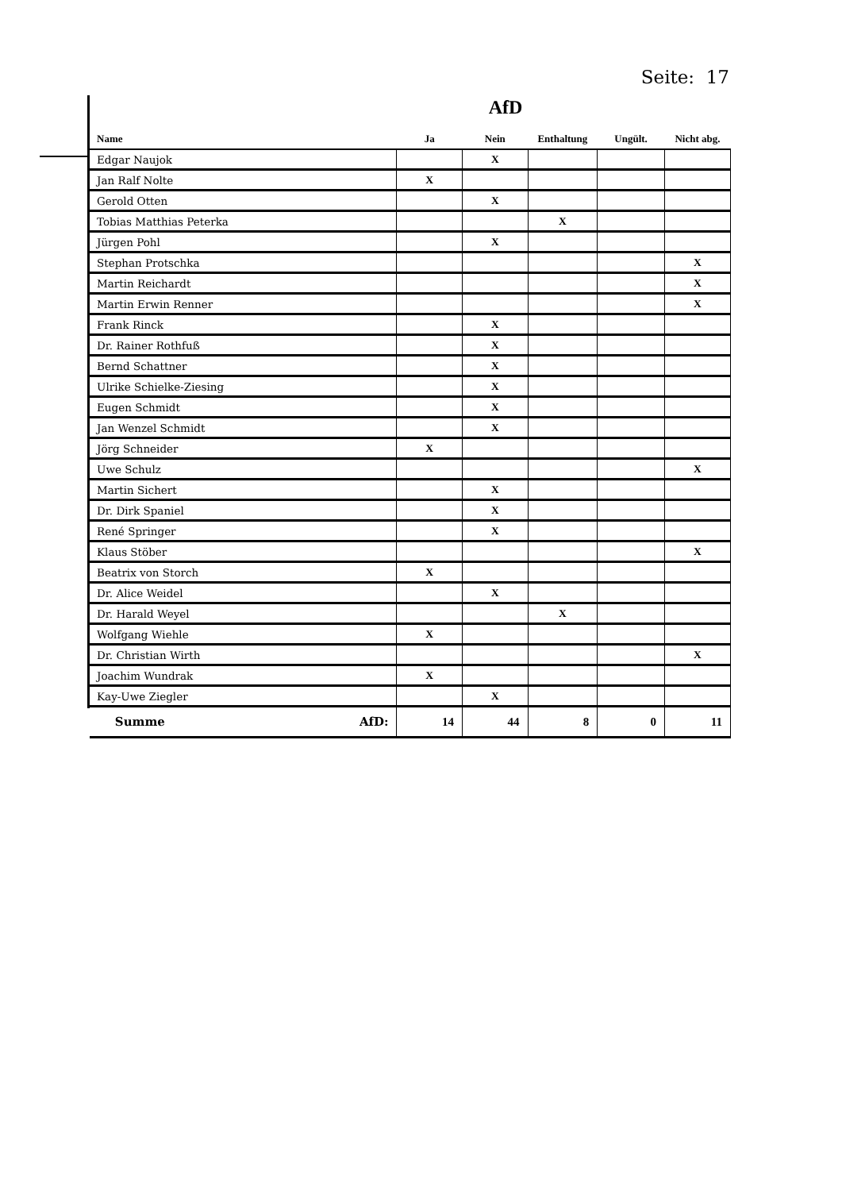Seite: 17
AfD
| Name | Ja | Nein | Enthaltung | Ungült. | Nicht abg. |
| --- | --- | --- | --- | --- | --- |
| Edgar Naujok | | X | | | |
| Jan Ralf Nolte | X | | | | |
| Gerold Otten | | X | | | |
| Tobias Matthias Peterka | | | X | | |
| Jürgen Pohl | | X | | | |
| Stephan Protschka | | | | | X |
| Martin Reichardt | | | | | X |
| Martin Erwin Renner | | | | | X |
| Frank Rinck | | X | | | |
| Dr. Rainer Rothfuß | | X | | | |
| Bernd Schattner | | X | | | |
| Ulrike Schielke-Ziesing | | X | | | |
| Eugen Schmidt | | X | | | |
| Jan Wenzel Schmidt | | X | | | |
| Jörg Schneider | X | | | | |
| Uwe Schulz | | | | | X |
| Martin Sichert | | X | | | |
| Dr. Dirk Spaniel | | X | | | |
| René Springer | | X | | | |
| Klaus Stöber | | | | | X |
| Beatrix von Storch | X | | | | |
| Dr. Alice Weidel | | X | | | |
| Dr. Harald Weyel | | | X | | |
| Wolfgang Wiehle | X | | | | |
| Dr. Christian Wirth | | | | | X |
| Joachim Wundrak | X | | | | |
| Kay-Uwe Ziegler | | X | | | |
| Summe AfD: | 14 | 44 | 8 | 0 | 11 |